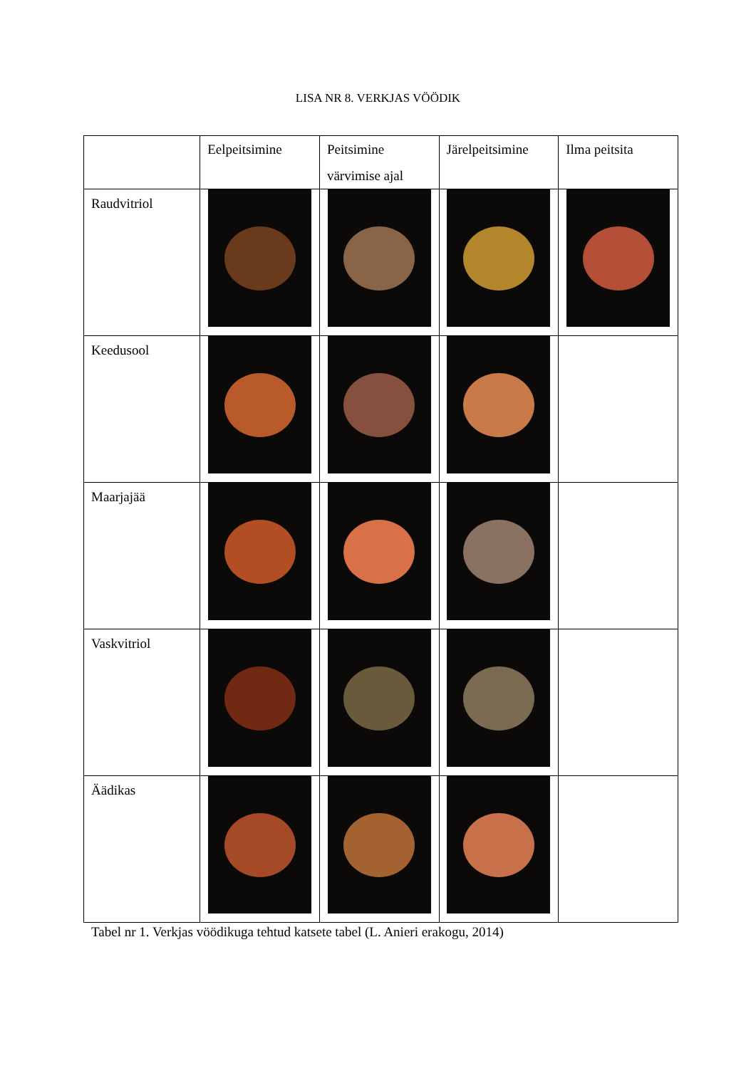LISA NR 8. VERKJAS VÖÖDIK
| | Eelpeitsimine | Peitsimine värvimise ajal | Järelpeitsimine | Ilma peitsita |
| Raudvitriol | | | | |
| Keedusool | | | | |
| Maarjajää | | | | |
| Vaskvitriol | | | | |
| Äädikas | | | | |
Tabel nr 1. Verkjas vöödikuga tehtud katsete tabel (L. Anieri erakogu, 2014)